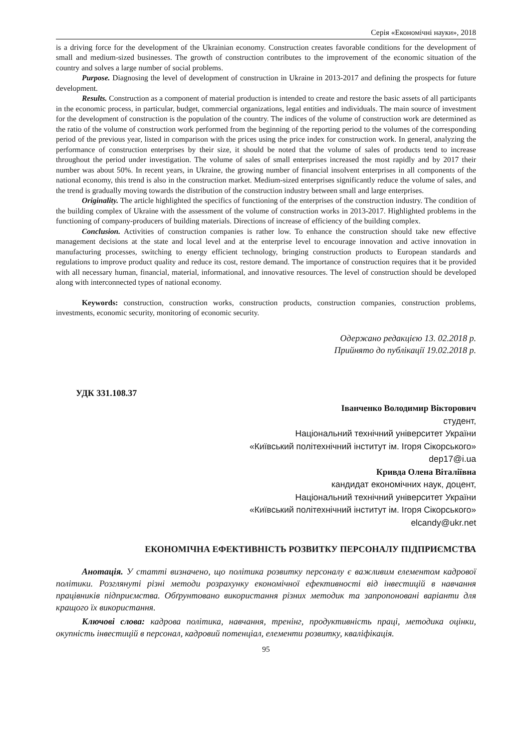Серія «Економічні науки», 2018
is a driving force for the development of the Ukrainian economy. Construction creates favorable conditions for the development of small and medium-sized businesses. The growth of construction contributes to the improvement of the economic situation of the country and solves a large number of social problems.
Purpose. Diagnosing the level of development of construction in Ukraine in 2013-2017 and defining the prospects for future development.
Results. Construction as a component of material production is intended to create and restore the basic assets of all participants in the economic process, in particular, budget, commercial organizations, legal entities and individuals. The main source of investment for the development of construction is the population of the country. The indices of the volume of construction work are determined as the ratio of the volume of construction work performed from the beginning of the reporting period to the volumes of the corresponding period of the previous year, listed in comparison with the prices using the price index for construction work. In general, analyzing the performance of construction enterprises by their size, it should be noted that the volume of sales of products tend to increase throughout the period under investigation. The volume of sales of small enterprises increased the most rapidly and by 2017 their number was about 50%. In recent years, in Ukraine, the growing number of financial insolvent enterprises in all components of the national economy, this trend is also in the construction market. Medium-sized enterprises significantly reduce the volume of sales, and the trend is gradually moving towards the distribution of the construction industry between small and large enterprises.
Originality. The article highlighted the specifics of functioning of the enterprises of the construction industry. The condition of the building complex of Ukraine with the assessment of the volume of construction works in 2013-2017. Highlighted problems in the functioning of company-producers of building materials. Directions of increase of efficiency of the building complex.
Conclusion. Activities of construction companies is rather low. To enhance the construction should take new effective management decisions at the state and local level and at the enterprise level to encourage innovation and active innovation in manufacturing processes, switching to energy efficient technology, bringing construction products to European standards and regulations to improve product quality and reduce its cost, restore demand. The importance of construction requires that it be provided with all necessary human, financial, material, informational, and innovative resources. The level of construction should be developed along with interconnected types of national economy.
Keywords: construction, construction works, construction products, construction companies, construction problems, investments, economic security, monitoring of economic security.
Одержано редакцією 13. 02.2018 р.
Прийнято до публікації 19.02.2018 р.
УДК 331.108.37
Іванченко Володимир Вікторович
студент,
Національний технічний університет України
«Київський політехнічний інститут ім. Ігоря Сікорського»
dep17@i.ua
Кривда Олена Віталіївна
кандидат економічних наук, доцент,
Національний технічний університет України
«Київський політехнічний інститут ім. Ігоря Сікорського»
elcandy@ukr.net
ЕКОНОМІЧНА ЕФЕКТИВНІСТЬ РОЗВИТКУ ПЕРСОНАЛУ ПІДПРИЄМСТВА
Анотація. У статті визначено, що політика розвитку персоналу є важливим елементом кадрової політики. Розглянуті різні методи розрахунку економічної ефективності від інвестицій в навчання працівників підприємства. Обґрунтовано використання різних методик та запропоновані варіанти для кращого їх використання.
Ключові слова: кадрова політика, навчання, тренінг, продуктивність праці, методика оцінки, окупність інвестицій в персонал, кадровий потенціал, елементи розвитку, кваліфікація.
95